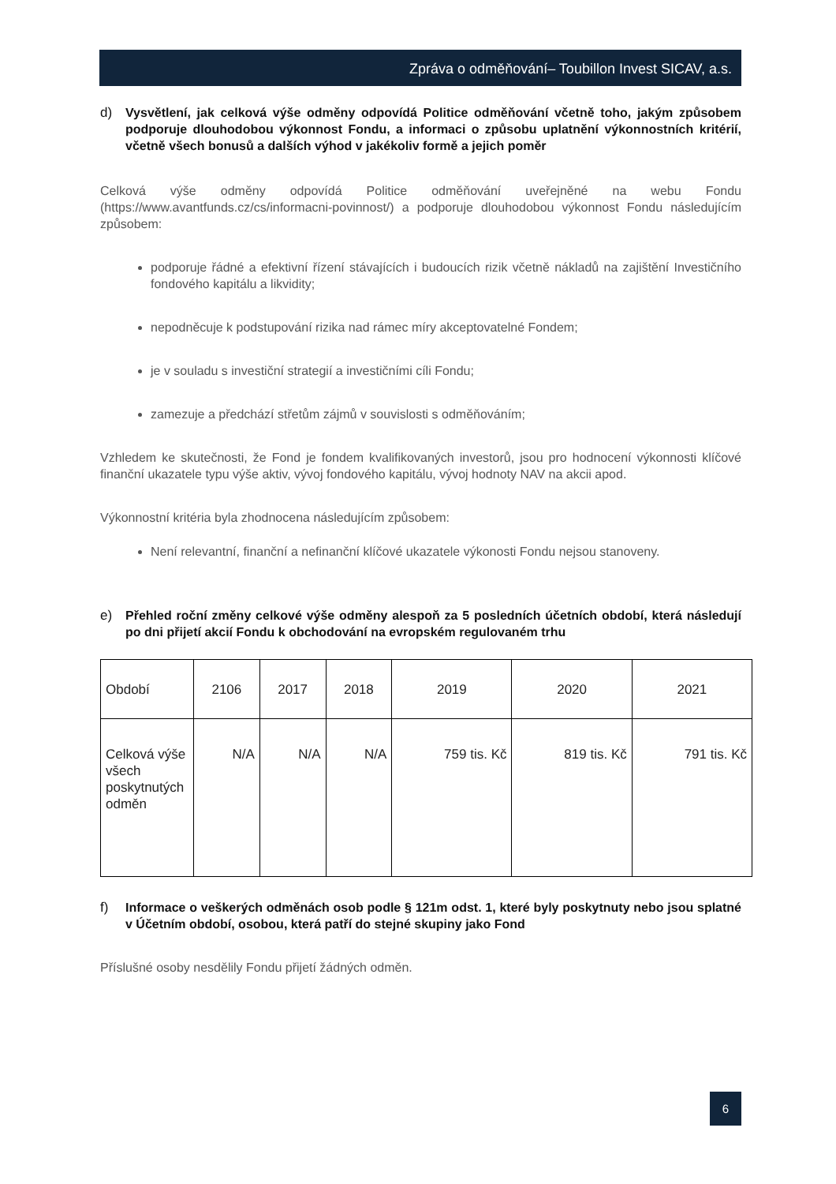Zpráva o odměňování– Toubillon Invest SICAV, a.s.
d) Vysvětlení, jak celková výše odměny odpovídá Politice odměňování včetně toho, jakým způsobem podporuje dlouhodobou výkonnost Fondu, a informaci o způsobu uplatnění výkonnostních kritérií, včetně všech bonusů a dalších výhod v jakékoliv formě a jejich poměr
Celková výše odměny odpovídá Politice odměňování uveřejněné na webu Fondu (https://www.avantfunds.cz/cs/informacni-povinnost/) a podporuje dlouhodobou výkonnost Fondu následujícím způsobem:
podporuje řádné a efektivní řízení stávajících i budoucích rizik včetně nákladů na zajištění Investičního fondového kapitálu a likvidity;
nepodněcuje k podstupování rizika nad rámec míry akceptovatelné Fondem;
je v souladu s investiční strategií a investičními cíli Fondu;
zamezuje a předchází střetům zájmů v souvislosti s odměňováním;
Vzhledem ke skutečnosti, že Fond je fondem kvalifikovaných investorů, jsou pro hodnocení výkonnosti klíčové finanční ukazatele typu výše aktiv, vývoj fondového kapitálu, vývoj hodnoty NAV na akcii apod.
Výkonnostní kritéria byla zhodnocena následujícím způsobem:
Není relevantní, finanční a nefinanční klíčové ukazatele výkonosti Fondu nejsou stanoveny.
e) Přehled roční změny celkové výše odměny alespoň za 5 posledních účetních období, která následují po dni přijetí akcií Fondu k obchodování na evropském regulovaném trhu
| Období | 2106 | 2017 | 2018 | 2019 | 2020 | 2021 |
| Celková výše všech poskytnutých odměn | N/A | N/A | N/A | 759 tis. Kč | 819 tis. Kč | 791 tis. Kč |
f) Informace o veškerých odměnách osob podle § 121m odst. 1, které byly poskytnuty nebo jsou splatné v Účetním období, osobou, která patří do stejné skupiny jako Fond
Příslušné osoby nesdělily Fondu přijetí žádných odměn.
6